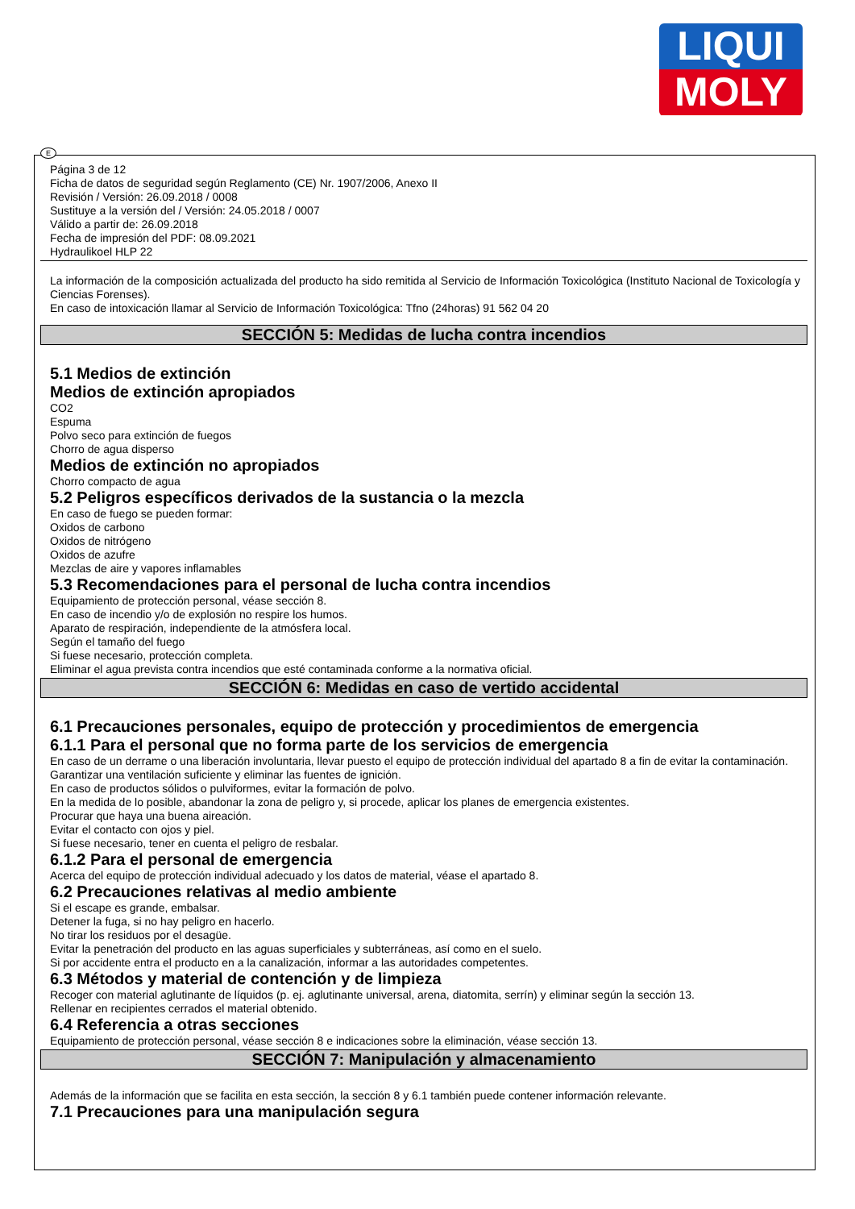LIQUI
MOLY
E
Página 3 de 12
Ficha de datos de seguridad según Reglamento (CE) Nr. 1907/2006, Anexo II
Revisión / Versión: 26.09.2018 / 0008
Sustituye a la versión del / Versión: 24.05.2018 / 0007
Válido a partir de: 26.09.2018
Fecha de impresión del PDF: 08.09.2021
Hydraulikoel HLP 22
La información de la composición actualizada del producto ha sido remitida al Servicio de Información Toxicológica (Instituto Nacional de Toxicología y Ciencias Forenses).
En caso de intoxicación llamar al Servicio de Información Toxicológica: Tfno (24horas) 91 562 04 20
SECCIÓN 5: Medidas de lucha contra incendios
5.1 Medios de extinción
Medios de extinción apropiados
CO2
Espuma
Polvo seco para extinción de fuegos
Chorro de agua disperso
Medios de extinción no apropiados
Chorro compacto de agua
5.2 Peligros específicos derivados de la sustancia o la mezcla
En caso de fuego se pueden formar:
Oxidos de carbono
Oxidos de nitrógeno
Oxidos de azufre
Mezclas de aire y vapores inflamables
5.3 Recomendaciones para el personal de lucha contra incendios
Equipamiento de protección personal, véase sección 8.
En caso de incendio y/o de explosión no respire los humos.
Aparato de respiración, independiente de la atmósfera local.
Según el tamaño del fuego
Si fuese necesario, protección completa.
Eliminar el agua prevista contra incendios que esté contaminada conforme a la normativa oficial.
SECCIÓN 6: Medidas en caso de vertido accidental
6.1 Precauciones personales, equipo de protección y procedimientos de emergencia
6.1.1 Para el personal que no forma parte de los servicios de emergencia
En caso de un derrame o una liberación involuntaria, llevar puesto el equipo de protección individual del apartado 8 a fin de evitar la contaminación.
Garantizar una ventilación suficiente y eliminar las fuentes de ignición.
En caso de productos sólidos o pulviformes, evitar la formación de polvo.
En la medida de lo posible, abandonar la zona de peligro y, si procede, aplicar los planes de emergencia existentes.
Procurar que haya una buena aireación.
Evitar el contacto con ojos y piel.
Si fuese necesario, tener en cuenta el peligro de resbalar.
6.1.2 Para el personal de emergencia
Acerca del equipo de protección individual adecuado y los datos de material, véase el apartado 8.
6.2 Precauciones relativas al medio ambiente
Si el escape es grande, embalsar.
Detener la fuga, si no hay peligro en hacerlo.
No tirar los residuos por el desagüe.
Evitar la penetración del producto en las aguas superficiales y subterráneas, así como en el suelo.
Si por accidente entra el producto en a la canalización, informar a las autoridades competentes.
6.3 Métodos y material de contención y de limpieza
Recoger con material aglutinante de líquidos (p. ej. aglutinante universal, arena, diatomita, serrín) y eliminar según la sección 13.
Rellenar en recipientes cerrados el material obtenido.
6.4 Referencia a otras secciones
Equipamiento de protección personal, véase sección 8 e indicaciones sobre la eliminación, véase sección 13.
SECCIÓN 7: Manipulación y almacenamiento
Además de la información que se facilita en esta sección, la sección 8 y 6.1 también puede contener información relevante.
7.1 Precauciones para una manipulación segura